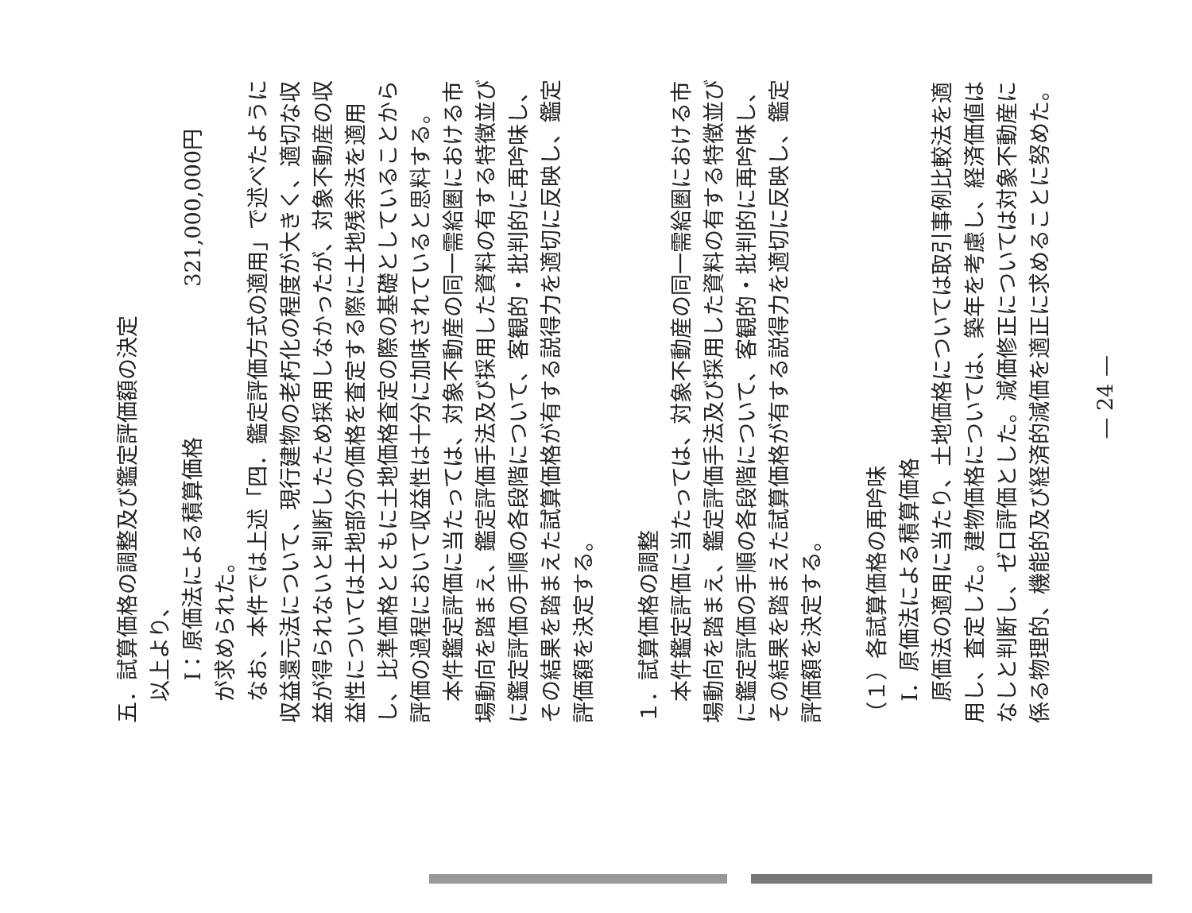五．試算価格の調整及び鑑定評価額の決定
以上より、
　　Ⅰ：原価法による積算価格　　　　　　　321,000,000円
が求められた。
なお、本件では上述「四．鑑定評価方式の適用」で述べたように収益還元法について、現行建物の老朽化の程度が大きく、適切な収益が得られないと判断したため採用しなかったが、対象不動産の収益性については土地部分の価格を査定する際に土地残余法を適用し、比準価格とともに土地価格査定の際の基礎としていることから評価の過程において収益性は十分に加味されていると思料する。
本件鑑定評価に当たっては、対象不動産の同一需給圏における市場動向を踏まえ、鑑定評価手法及び採用した資料の有する特徴並びに鑑定評価の手順の各段階について、客観的・批判的に再吟味し、その結果を踏まえた試算価格が有する説得力を適切に反映し、鑑定評価額を決定する。
１．試算価格の調整
本件鑑定評価に当たっては、対象不動産の同一需給圏における市場動向を踏まえ、鑑定評価手法及び採用した資料の有する特徴並びに鑑定評価の手順の各段階について、客観的・批判的に再吟味し、その結果を踏まえた試算価格が有する説得力を適切に反映し、鑑定評価額を決定する。
（１）各試算価格の再吟味
Ⅰ．原価法による積算価格
原価法の適用に当たり、土地価格については取引事例比較法を適用し、査定した。建物価格については、築年を考慮し、経済価値はなしと判断し、ゼロ評価とした。減価修正については対象不動産に係る物理的、機能的及び経済的減価を適正に求めることに努めた。
— 24 —